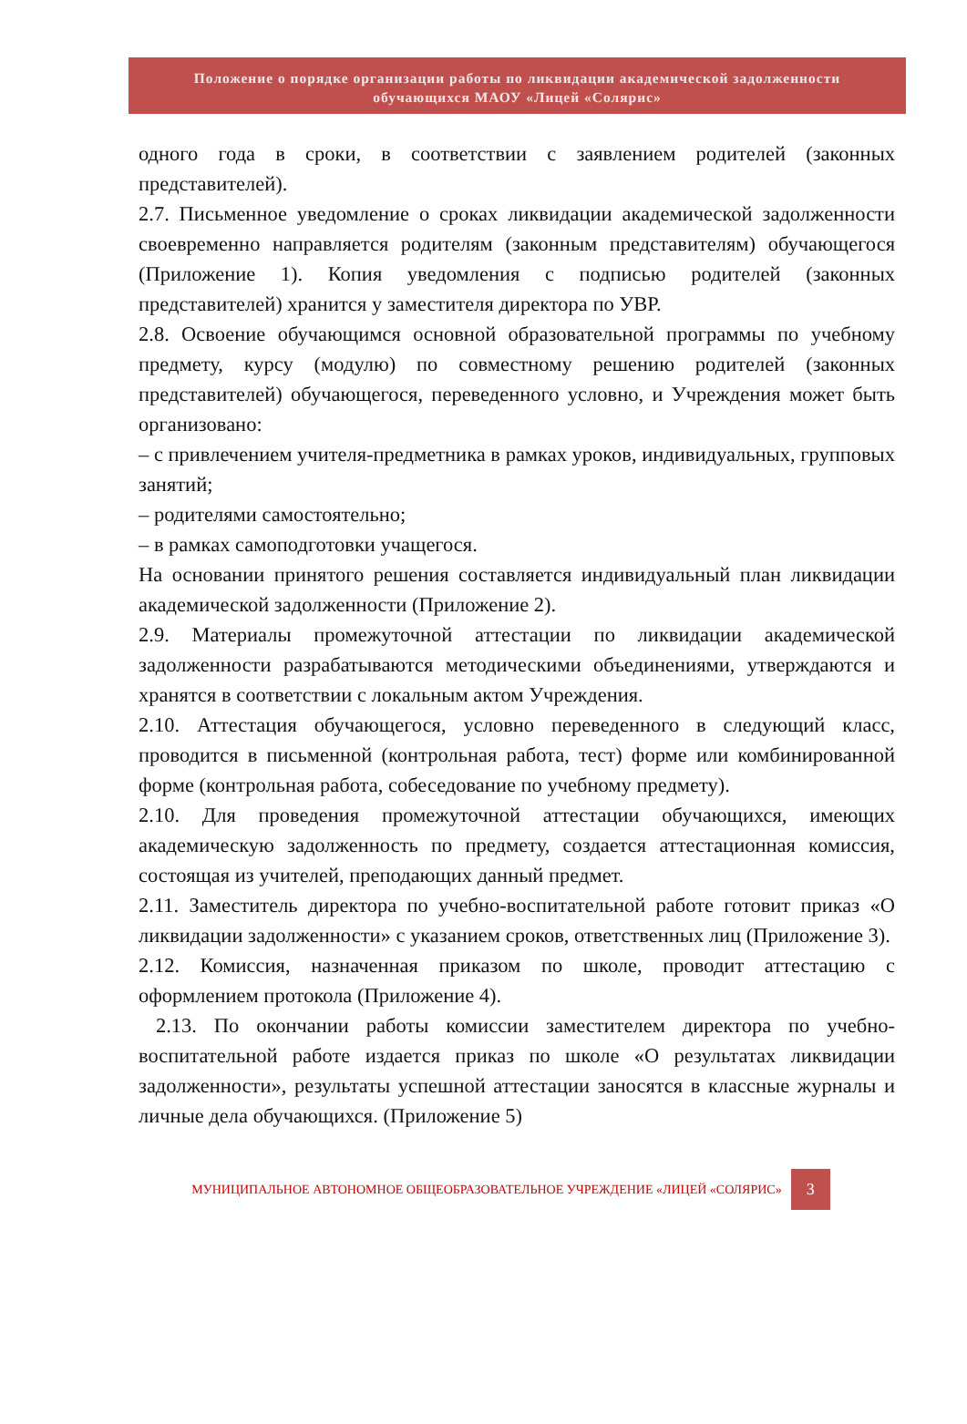Положение о порядке организации работы по ликвидации академической задолженности
обучающихся МАОУ «Лицей «Солярис»
одного года в сроки, в соответствии с заявлением родителей (законных представителей).
2.7. Письменное уведомление о сроках ликвидации академической задолженности своевременно направляется родителям (законным представителям) обучающегося (Приложение 1). Копия уведомления с подписью родителей (законных представителей) хранится у заместителя директора по УВР.
2.8. Освоение обучающимся основной образовательной программы по учебному предмету, курсу (модулю) по совместному решению родителей (законных представителей) обучающегося, переведенного условно, и Учреждения может быть организовано:
– с привлечением учителя-предметника в рамках уроков, индивидуальных, групповых занятий;
– родителями самостоятельно;
– в рамках самоподготовки учащегося.
На основании принятого решения составляется индивидуальный план ликвидации академической задолженности (Приложение 2).
2.9. Материалы промежуточной аттестации по ликвидации академической задолженности разрабатываются методическими объединениями, утверждаются и хранятся в соответствии с локальным актом Учреждения.
2.10. Аттестация обучающегося, условно переведенного в следующий класс, проводится в письменной (контрольная работа, тест) форме или комбинированной форме (контрольная работа, собеседование по учебному предмету).
2.10. Для проведения промежуточной аттестации обучающихся, имеющих академическую задолженность по предмету, создается аттестационная комиссия, состоящая из учителей, преподающих данный предмет.
2.11. Заместитель директора по учебно-воспитательной работе готовит приказ «О ликвидации задолженности» с указанием сроков, ответственных лиц (Приложение 3).
2.12. Комиссия, назначенная приказом по школе, проводит аттестацию с оформлением протокола (Приложение 4).
2.13. По окончании работы комиссии заместителем директора по учебно-воспитательной работе издается приказ по школе «О результатах ликвидации задолженности», результаты успешной аттестации заносятся в классные журналы и личные дела обучающихся. (Приложение 5)
МУНИЦИПАЛЬНОЕ АВТОНОМНОЕ ОБЩЕОБРАЗОВАТЕЛЬНОЕ УЧРЕЖДЕНИЕ «ЛИЦЕЙ «СОЛЯРИС»
3